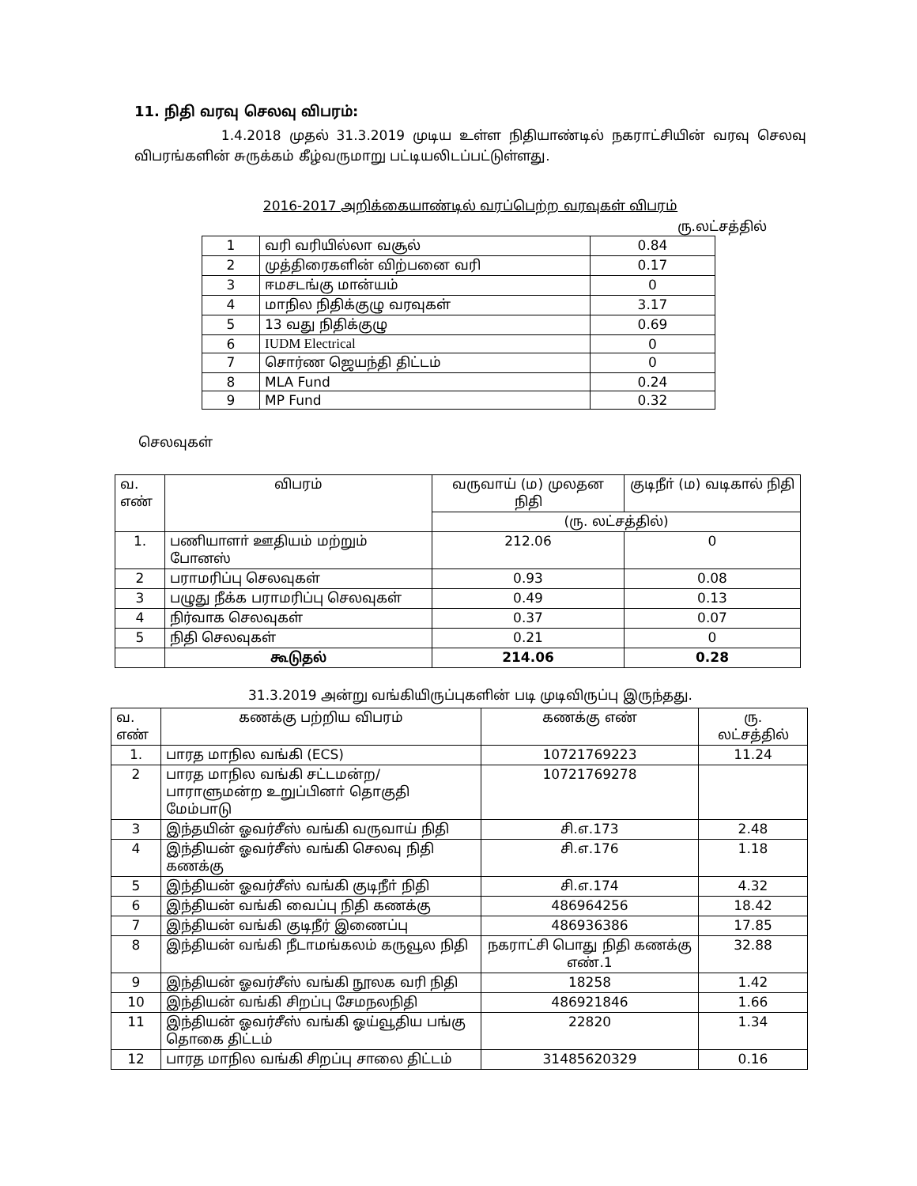11. நிதி வரவு செலவு விபரம்:
1.4.2018 முதல் 31.3.2019 முடிய உள்ள நிதியாண்டில் நகராட்சியின் வரவு செலவு விபரங்களின் சுருக்கம் கீழ்வருமாறு பட்டியலிடப்பட்டுள்ளது.
2016-2017 அறிக்கையாண்டில் வரப்பெற்ற வரவுகள் விபரம்
ரு.லட்சத்தில்
| 1 | வரி வரியில்லா வசூல் | 0.84 |
| 2 | முத்திரைகளின் விற்பனை வரி | 0.17 |
| 3 | ஈமசடங்கு மான்யம் | 0 |
| 4 | மாநில நிதிக்குழு வரவுகள் | 3.17 |
| 5 | 13 வது நிதிக்குழு | 0.69 |
| 6 | IUDM Electrical | 0 |
| 7 | சொர்ண ஜெயந்தி திட்டம் | 0 |
| 8 | MLA Fund | 0.24 |
| 9 | MP Fund | 0.32 |
செலவுகள்
| வ. எண் | விபரம் | வருவாய் (ம) முலதன நிதி | குடிநீா் (ம) வடிகால் நிதி |
| --- | --- | --- | --- |
| | | (ரு. லட்சத்தில்) | |
| 1. | பணியாளா் ஊதியம் மற்றும் போனஸ் | 212.06 | 0 |
| 2 | பராமரிப்பு செலவுகள் | 0.93 | 0.08 |
| 3 | பழுது நீக்க பராமரிப்பு செலவுகள் | 0.49 | 0.13 |
| 4 | நிர்வாக செலவுகள் | 0.37 | 0.07 |
| 5 | நிதி செலவுகள் | 0.21 | 0 |
| | கூடுதல் | 214.06 | 0.28 |
31.3.2019 அன்று வங்கியிருப்புகளின் படி முடிவிருப்பு இருந்தது.
| வ. எண் | கணக்கு பற்றிய விபரம் | கணக்கு எண் | ரு. லட்சத்தில் |
| --- | --- | --- | --- |
| 1. | பாரத மாநில வங்கி (ECS) | 10721769223 | 11.24 |
| 2 | பாரத மாநில வங்கி சட்டமன்ற/பாராளுமன்ற உறுப்பினா் தொகுதி மேம்பாடு | 10721769278 | |
| 3 | இந்தயின் ஓவர்சீஸ் வங்கி வருவாய் நிதி | சி.எ.173 | 2.48 |
| 4 | இந்தியன் ஓவர்சீஸ் வங்கி செலவு நிதி கணக்கு | சி.எ.176 | 1.18 |
| 5 | இந்தியன் ஓவர்சீஸ் வங்கி குடிநீா் நிதி | சி.எ.174 | 4.32 |
| 6 | இந்தியன் வங்கி வைப்பு நிதி கணக்கு | 486964256 | 18.42 |
| 7 | இந்தியன் வங்கி குடிநீர் இணைப்பு | 486936386 | 17.85 |
| 8 | இந்தியன் வங்கி நீடாமங்கலம் கருவூல நிதி | நகராட்சி பொது நிதி கணக்கு எண்.1 | 32.88 |
| 9 | இந்தியன் ஓவர்சீஸ் வங்கி நூலக வரி நிதி | 18258 | 1.42 |
| 10 | இந்தியன் வங்கி சிறப்பு சேமநலநிதி | 486921846 | 1.66 |
| 11 | இந்தியன் ஓவர்சீஸ் வங்கி ஓய்வூதிய பங்கு தொகை திட்டம் | 22820 | 1.34 |
| 12 | பாரத மாநில வங்கி சிறப்பு சாலை திட்டம் | 31485620329 | 0.16 |